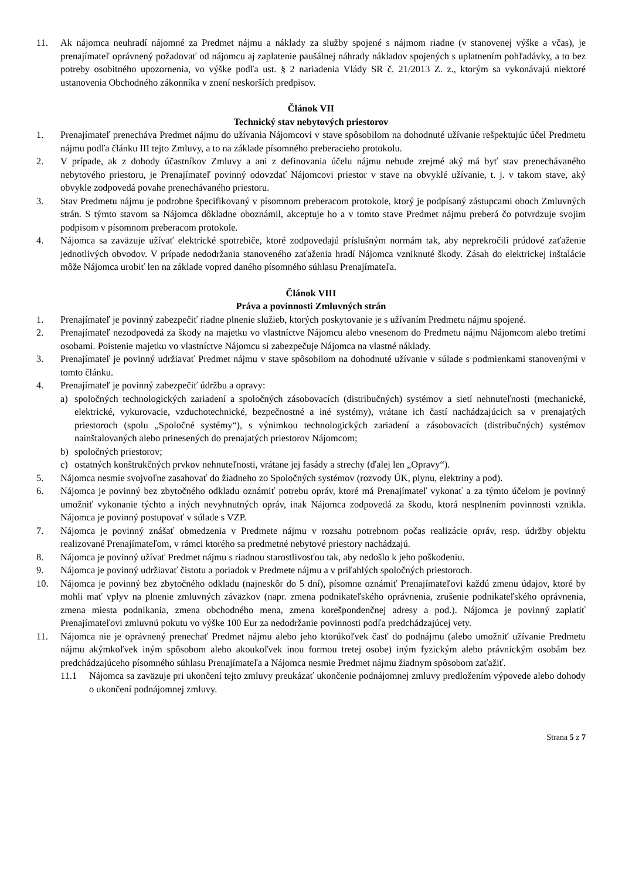11. Ak nájomca neuhradí nájomné za Predmet nájmu a náklady za služby spojené s nájmom riadne (v stanovenej výške a včas), je prenajímateľ oprávnený požadovať od nájomcu aj zaplatenie paušálnej náhrady nákladov spojených s uplatnením pohľadávky, a to bez potreby osobitného upozornenia, vo výške podľa ust. § 2 nariadenia Vlády SR č. 21/2013 Z. z., ktorým sa vykonávajú niektoré ustanovenia Obchodného zákonníka v znení neskorších predpisov.
Článok VII
Technický stav nebytových priestorov
1. Prenajímateľ prenecháva Predmet nájmu do užívania Nájomcovi v stave spôsobilom na dohodnuté užívanie rešpektujúc účel Predmetu nájmu podľa článku III tejto Zmluvy, a to na základe písomného preberacieho protokolu.
2. V prípade, ak z dohody účastníkov Zmluvy a ani z definovania účelu nájmu nebude zrejmé aký má byť stav prenechávaného nebytového priestoru, je Prenajímateľ povinný odovzdať Nájomcovi priestor v stave na obvyklé užívanie, t. j. v takom stave, aký obvykle zodpovedá povahe prenechávaného priestoru.
3. Stav Predmetu nájmu je podrobne špecifikovaný v písomnom preberacom protokole, ktorý je podpísaný zástupcami oboch Zmluvných strán. S týmto stavom sa Nájomca dôkladne oboznámil, akceptuje ho a v tomto stave Predmet nájmu preberá čo potvrdzuje svojim podpisom v písomnom preberacom protokole.
4. Nájomca sa zaväzuje užívať elektrické spotrebiče, ktoré zodpovedajú príslušným normám tak, aby neprekročili prúdové zaťaženie jednotlivých obvodov. V prípade nedodržania stanoveného zaťaženia hradí Nájomca vzniknuté škody. Zásah do elektrickej inštalácie môže Nájomca urobiť len na základe vopred daného písomného súhlasu Prenajímateľa.
Článok VIII
Práva a povinnosti Zmluvných strán
1. Prenajímateľ je povinný zabezpečiť riadne plnenie služieb, ktorých poskytovanie je s užívaním Predmetu nájmu spojené.
2. Prenajímateľ nezodpovedá za škody na majetku vo vlastníctve Nájomcu alebo vnesenom do Predmetu nájmu Nájomcom alebo tretími osobami. Poistenie majetku vo vlastníctve Nájomcu si zabezpečuje Nájomca na vlastné náklady.
3. Prenajímateľ je povinný udržiavať Predmet nájmu v stave spôsobilom na dohodnuté užívanie v súlade s podmienkami stanovenými v tomto článku.
4. Prenajímateľ je povinný zabezpečiť údržbu a opravy:
a) spoločných technologických zariadení a spoločných zásobovacích (distribučných) systémov a sietí nehnuteľnosti (mechanické, elektrické, vykurovacie, vzduchotechnické, bezpečnostné a iné systémy), vrátane ich častí nachádzajúcich sa v prenajatých priestoroch (spolu „Spoločné systémy“), s výnimkou technologických zariadení a zásobovacích (distribučných) systémov nainštalovaných alebo prinesených do prenajatých priestorov Nájomcom;
b) spoločných priestorov;
c) ostatných konštrukčných prvkov nehnuteľnosti, vrátane jej fasády a strechy (ďalej len „Opravy“).
5. Nájomca nesmie svojvoľne zasahovať do žiadneho zo Spoločných systémov (rozvody ÚK, plynu, elektriny a pod).
6. Nájomca je povinný bez zbytočného odkladu oznámiť potrebu opráv, ktoré má Prenajímateľ vykonať a za týmto účelom je povinný umožniť vykonanie týchto a iných nevyhnutných opráv, inak Nájomca zodpovedá za škodu, ktorá nesplnením povinnosti vznikla. Nájomca je povinný postupovať v súlade s VZP.
7. Nájomca je povinný znášať obmedzenia v Predmete nájmu v rozsahu potrebnom počas realizácie opráv, resp. údržby objektu realizované Prenajímateľom, v rámci ktorého sa predmetné nebytové priestory nachádzajú.
8. Nájomca je povinný užívať Predmet nájmu s riadnou starostlivosťou tak, aby nedošlo k jeho poškodeniu.
9. Nájomca je povinný udržiavať čistotu a poriadok v Predmete nájmu a v priľahlých spoločných priestoroch.
10. Nájomca je povinný bez zbytočného odkladu (najneskôr do 5 dní), písomne oznámiť Prenajímateľovi každú zmenu údajov, ktoré by mohli mať vplyv na plnenie zmluvných záväzkov (napr. zmena podnikateľského oprávnenia, zrušenie podnikateľského oprávnenia, zmena miesta podnikania, zmena obchodného mena, zmena korešpondenčnej adresy a pod.). Nájomca je povinný zaplatiť Prenajímateľovi zmluvnú pokutu vo výške 100 Eur za nedodržanie povinnosti podľa predchádzajúcej vety.
11. Nájomca nie je oprávnený prenechať Predmet nájmu alebo jeho ktorúkoľvek časť do podnájmu (alebo umožniť užívanie Predmetu nájmu akýmkoľvek iným spôsobom alebo akoukoľvek inou formou tretej osobe) iným fyzickým alebo právnickým osobám bez predchádzajúceho písomného súhlasu Prenajímateľa a Nájomca nesmie Predmet nájmu žiadnym spôsobom zaťažiť.
11.1 Nájomca sa zaväzuje pri ukončení tejto zmluvy preukázať ukončenie podnájomnej zmluvy predložením výpovede alebo dohody o ukončení podnájomnej zmluvy.
Strana 5 z 7